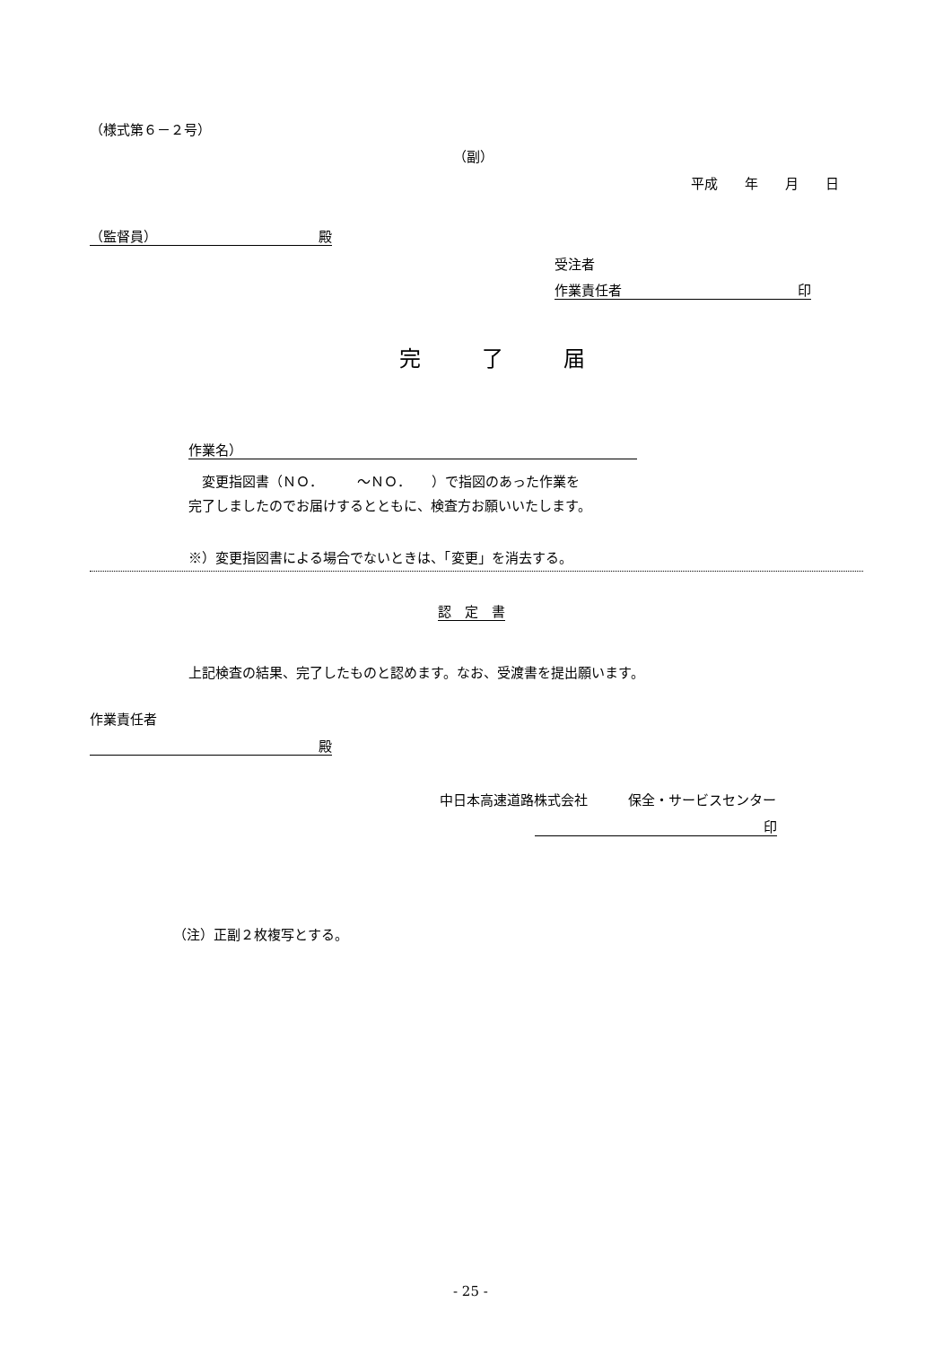（様式第６－２号）
（副）
平成　　年　　月　　日
（監督員） 殿
受注者
作業責任者 印
完 了 届
作業名）
　変更指図書（ＮＯ．　　　～ＮＯ．　　）で指図のあった作業を
完了しましたのでお届けするとともに、検査方お願いいたします。
※）変更指図書による場合でないときは、「変更」を消去する。
認　定　書
上記検査の結果、完了したものと認めます。なお、受渡書を提出願います。
作業責任者
殿
中日本高速道路株式会社　　　保全・サービスセンター
印
（注）正副２枚複写とする。
- 25 -